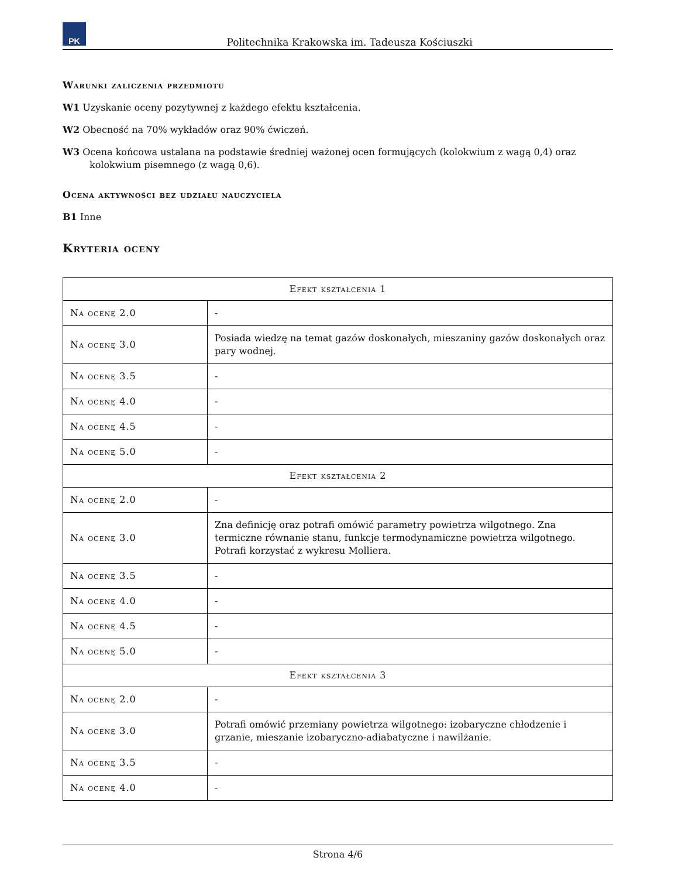PK
Politechnika Krakowska im. Tadeusza Kościuszki
Warunki zaliczenia przedmiotu
W1 Uzyskanie oceny pozytywnej z każdego efektu kształcenia.
W2 Obecność na 70% wykładów oraz 90% ćwiczeń.
W3 Ocena końcowa ustalana na podstawie średniej ważonej ocen formujących (kolokwium z wagą 0,4) oraz kolokwium pisemnego (z wagą 0,6).
Ocena aktywności bez udziału nauczyciela
B1 Inne
Kryteria oceny
| Efekt kształcenia 1 | |
| --- | --- |
| Na ocenę 2.0 | - |
| Na ocenę 3.0 | Posiada wiedzę na temat gazów doskonałych, mieszaniny gazów doskonałych oraz pary wodnej. |
| Na ocenę 3.5 | - |
| Na ocenę 4.0 | - |
| Na ocenę 4.5 | - |
| Na ocenę 5.0 | - |
| Efekt kształcenia 2 | |
| Na ocenę 2.0 | - |
| Na ocenę 3.0 | Zna definicję oraz potrafi omówić parametry powietrza wilgotnego. Zna termiczne równanie stanu, funkcje termodynamiczne powietrza wilgotnego. Potrafi korzystać z wykresu Molliera. |
| Na ocenę 3.5 | - |
| Na ocenę 4.0 | - |
| Na ocenę 4.5 | - |
| Na ocenę 5.0 | - |
| Efekt kształcenia 3 | |
| Na ocenę 2.0 | - |
| Na ocenę 3.0 | Potrafi omówić przemiany powietrza wilgotnego: izobaryczne chłodzenie i grzanie, mieszanie izobaryczno-adiabatyczne i nawilżanie. |
| Na ocenę 3.5 | - |
| Na ocenę 4.0 | - |
Strona 4/6